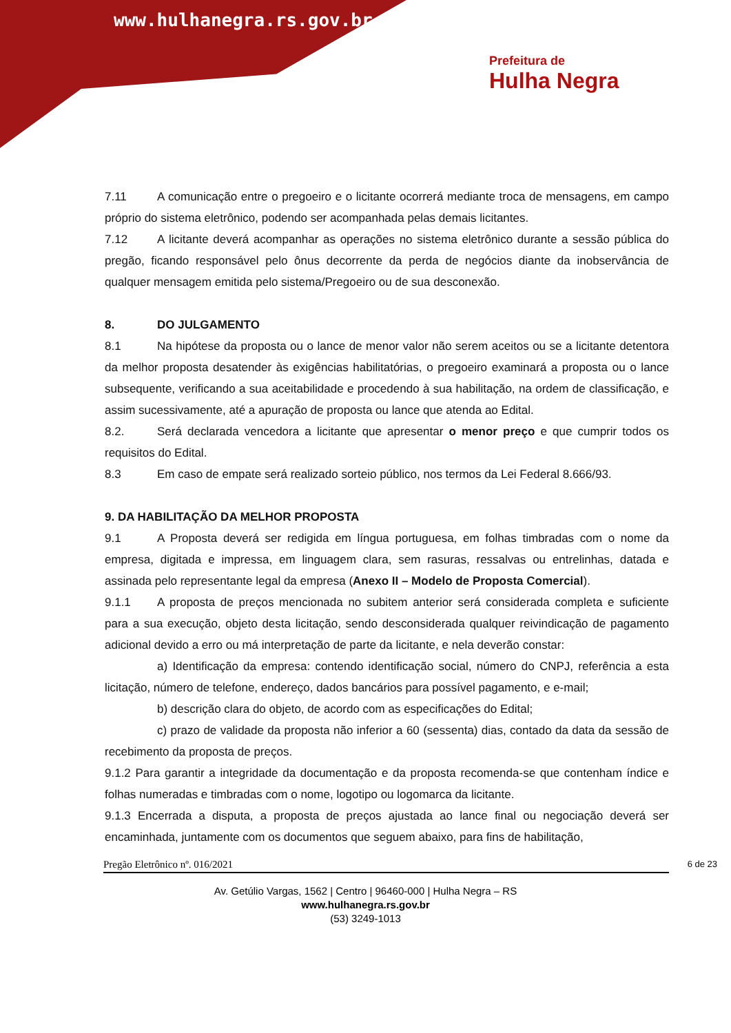www.hulhanegra.rs.gov.br
Prefeitura de
Hulha Negra
7.11 A comunicação entre o pregoeiro e o licitante ocorrerá mediante troca de mensagens, em campo próprio do sistema eletrônico, podendo ser acompanhada pelas demais licitantes.
7.12 A licitante deverá acompanhar as operações no sistema eletrônico durante a sessão pública do pregão, ficando responsável pelo ônus decorrente da perda de negócios diante da inobservância de qualquer mensagem emitida pelo sistema/Pregoeiro ou de sua desconexão.
8. DO JULGAMENTO
8.1 Na hipótese da proposta ou o lance de menor valor não serem aceitos ou se a licitante detentora da melhor proposta desatender às exigências habilitatórias, o pregoeiro examinará a proposta ou o lance subsequente, verificando a sua aceitabilidade e procedendo à sua habilitação, na ordem de classificação, e assim sucessivamente, até a apuração de proposta ou lance que atenda ao Edital.
8.2. Será declarada vencedora a licitante que apresentar o menor preço e que cumprir todos os requisitos do Edital.
8.3 Em caso de empate será realizado sorteio público, nos termos da Lei Federal 8.666/93.
9. DA HABILITAÇÃO DA MELHOR PROPOSTA
9.1 A Proposta deverá ser redigida em língua portuguesa, em folhas timbradas com o nome da empresa, digitada e impressa, em linguagem clara, sem rasuras, ressalvas ou entrelinhas, datada e assinada pelo representante legal da empresa (Anexo II – Modelo de Proposta Comercial).
9.1.1 A proposta de preços mencionada no subitem anterior será considerada completa e suficiente para a sua execução, objeto desta licitação, sendo desconsiderada qualquer reivindicação de pagamento adicional devido a erro ou má interpretação de parte da licitante, e nela deverão constar:
a) Identificação da empresa: contendo identificação social, número do CNPJ, referência a esta licitação, número de telefone, endereço, dados bancários para possível pagamento, e e-mail;
b) descrição clara do objeto, de acordo com as especificações do Edital;
c) prazo de validade da proposta não inferior a 60 (sessenta) dias, contado da data da sessão de recebimento da proposta de preços.
9.1.2 Para garantir a integridade da documentação e da proposta recomenda-se que contenham índice e folhas numeradas e timbradas com o nome, logotipo ou logomarca da licitante.
9.1.3 Encerrada a disputa, a proposta de preços ajustada ao lance final ou negociação deverá ser encaminhada, juntamente com os documentos que seguem abaixo, para fins de habilitação,
Pregão Eletrônico nº. 016/2021 6 de 23
Av. Getúlio Vargas, 1562 | Centro | 96460-000 | Hulha Negra – RS
www.hulhanegra.rs.gov.br
(53) 3249-1013